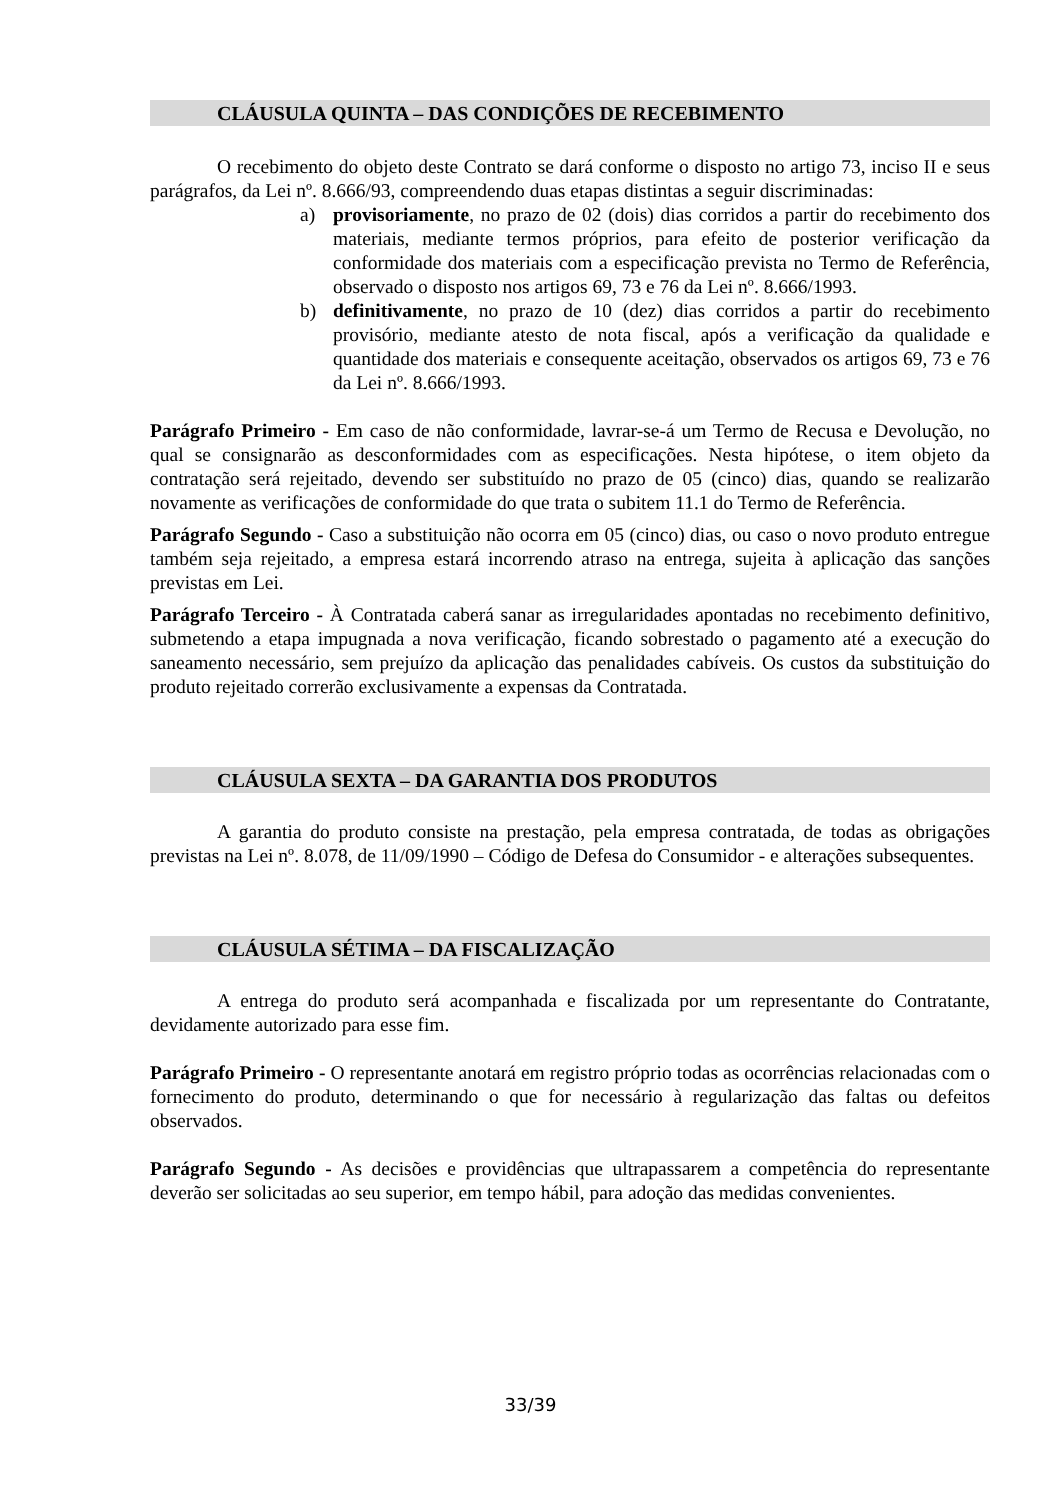CLÁUSULA QUINTA – DAS CONDIÇÕES DE RECEBIMENTO
O recebimento do objeto deste Contrato se dará conforme o disposto no artigo 73, inciso II e seus parágrafos, da Lei nº. 8.666/93, compreendendo duas etapas distintas a seguir discriminadas:
a) provisoriamente, no prazo de 02 (dois) dias corridos a partir do recebimento dos materiais, mediante termos próprios, para efeito de posterior verificação da conformidade dos materiais com a especificação prevista no Termo de Referência, observado o disposto nos artigos 69, 73 e 76 da Lei nº. 8.666/1993.
b) definitivamente, no prazo de 10 (dez) dias corridos a partir do recebimento provisório, mediante atesto de nota fiscal, após a verificação da qualidade e quantidade dos materiais e consequente aceitação, observados os artigos 69, 73 e 76 da Lei nº. 8.666/1993.
Parágrafo Primeiro - Em caso de não conformidade, lavrar-se-á um Termo de Recusa e Devolução, no qual se consignarão as desconformidades com as especificações. Nesta hipótese, o item objeto da contratação será rejeitado, devendo ser substituído no prazo de 05 (cinco) dias, quando se realizarão novamente as verificações de conformidade do que trata o subitem 11.1 do Termo de Referência.
Parágrafo Segundo - Caso a substituição não ocorra em 05 (cinco) dias, ou caso o novo produto entregue também seja rejeitado, a empresa estará incorrendo atraso na entrega, sujeita à aplicação das sanções previstas em Lei.
Parágrafo Terceiro - À Contratada caberá sanar as irregularidades apontadas no recebimento definitivo, submetendo a etapa impugnada a nova verificação, ficando sobrestado o pagamento até a execução do saneamento necessário, sem prejuízo da aplicação das penalidades cabíveis. Os custos da substituição do produto rejeitado correrão exclusivamente a expensas da Contratada.
CLÁUSULA SEXTA – DA GARANTIA DOS PRODUTOS
A garantia do produto consiste na prestação, pela empresa contratada, de todas as obrigações previstas na Lei nº. 8.078, de 11/09/1990 – Código de Defesa do Consumidor - e alterações subsequentes.
CLÁUSULA SÉTIMA – DA FISCALIZAÇÃO
A entrega do produto será acompanhada e fiscalizada por um representante do Contratante, devidamente autorizado para esse fim.
Parágrafo Primeiro - O representante anotará em registro próprio todas as ocorrências relacionadas com o fornecimento do produto, determinando o que for necessário à regularização das faltas ou defeitos observados.
Parágrafo Segundo - As decisões e providências que ultrapassarem a competência do representante deverão ser solicitadas ao seu superior, em tempo hábil, para adoção das medidas convenientes.
33/39